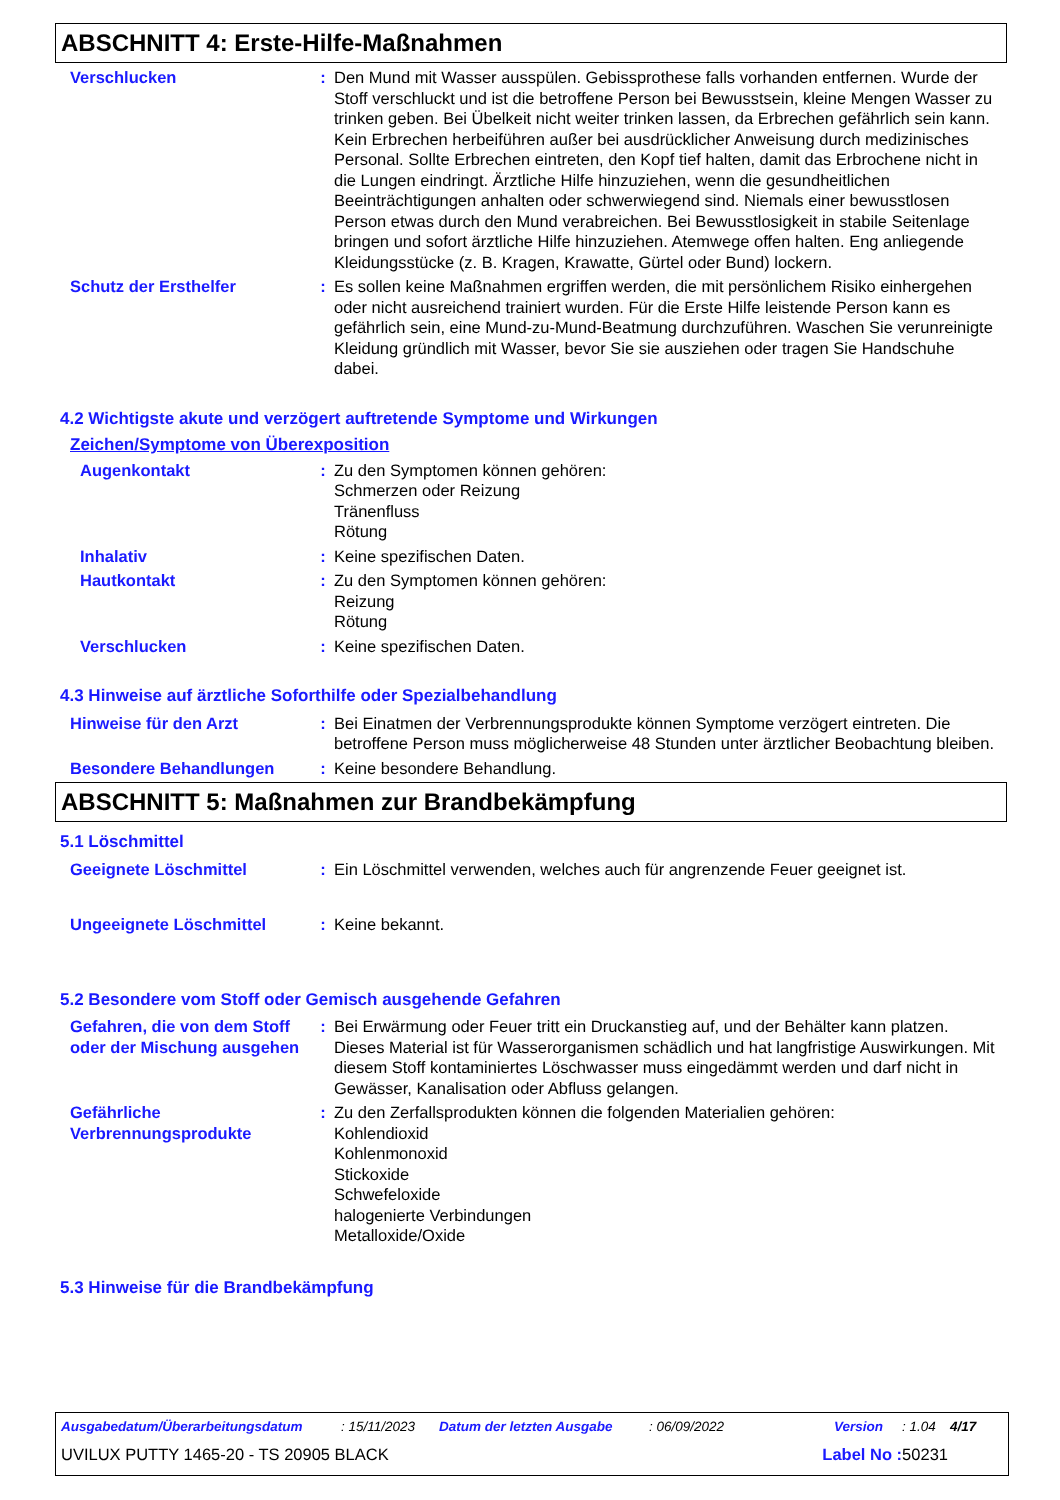ABSCHNITT 4: Erste-Hilfe-Maßnahmen
Verschlucken : Den Mund mit Wasser ausspülen. Gebissprothese falls vorhanden entfernen. Wurde der Stoff verschluckt und ist die betroffene Person bei Bewusstsein, kleine Mengen Wasser zu trinken geben. Bei Übelkeit nicht weiter trinken lassen, da Erbrechen gefährlich sein kann. Kein Erbrechen herbeiführen außer bei ausdrücklicher Anweisung durch medizinisches Personal. Sollte Erbrechen eintreten, den Kopf tief halten, damit das Erbrochene nicht in die Lungen eindringt. Ärztliche Hilfe hinzuziehen, wenn die gesundheitlichen Beeinträchtigungen anhalten oder schwerwiegend sind. Niemals einer bewusstlosen Person etwas durch den Mund verabreichen. Bei Bewusstlosigkeit in stabile Seitenlage bringen und sofort ärztliche Hilfe hinzuziehen. Atemwege offen halten. Eng anliegende Kleidungsstücke (z. B. Kragen, Krawatte, Gürtel oder Bund) lockern.
Schutz der Ersthelfer : Es sollen keine Maßnahmen ergriffen werden, die mit persönlichem Risiko einhergehen oder nicht ausreichend trainiert wurden. Für die Erste Hilfe leistende Person kann es gefährlich sein, eine Mund-zu-Mund-Beatmung durchzuführen. Waschen Sie verunreinigte Kleidung gründlich mit Wasser, bevor Sie sie ausziehen oder tragen Sie Handschuhe dabei.
4.2 Wichtigste akute und verzögert auftretende Symptome und Wirkungen
Zeichen/Symptome von Überexposition
Augenkontakt : Zu den Symptomen können gehören:
Schmerzen oder Reizung
Tränenfluss
Rötung
Inhalativ : Keine spezifischen Daten.
Hautkontakt : Zu den Symptomen können gehören:
Reizung
Rötung
Verschlucken : Keine spezifischen Daten.
4.3 Hinweise auf ärztliche Soforthilfe oder Spezialbehandlung
Hinweise für den Arzt : Bei Einatmen der Verbrennungsprodukte können Symptome verzögert eintreten. Die betroffene Person muss möglicherweise 48 Stunden unter ärztlicher Beobachtung bleiben.
Besondere Behandlungen : Keine besondere Behandlung.
ABSCHNITT 5: Maßnahmen zur Brandbekämpfung
5.1 Löschmittel
Geeignete Löschmittel : Ein Löschmittel verwenden, welches auch für angrenzende Feuer geeignet ist.
Ungeeignete Löschmittel : Keine bekannt.
5.2 Besondere vom Stoff oder Gemisch ausgehende Gefahren
Gefahren, die von dem Stoff oder der Mischung ausgehen
: Bei Erwärmung oder Feuer tritt ein Druckanstieg auf, und der Behälter kann platzen. Dieses Material ist für Wasserorganismen schädlich und hat langfristige Auswirkungen. Mit diesem Stoff kontaminiertes Löschwasser muss eingedämmt werden und darf nicht in Gewässer, Kanalisation oder Abfluss gelangen.
Gefährliche Verbrennungsprodukte
: Zu den Zerfallsprodukten können die folgenden Materialien gehören:
Kohlendioxid
Kohlenmonoxid
Stickoxide
Schwefeloxide
halogenierte Verbindungen
Metalloxide/Oxide
5.3 Hinweise für die Brandbekämpfung
Ausgabedatum/Überarbeitungsdatum: 15/11/2023 Datum der letzten Ausgabe: 06/09/2022 Version: 1.04 4/17
UVILUX PUTTY 1465-20 - TS 20905 BLACK Label No : 50231